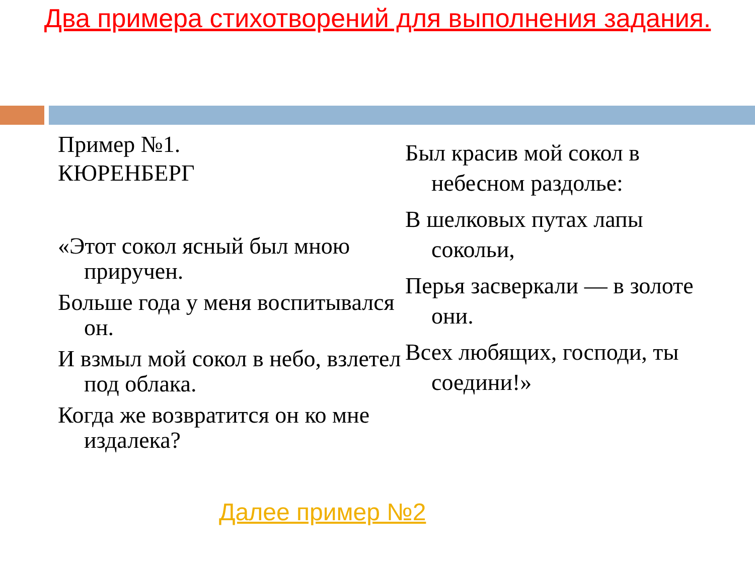Два примера стихотворений для выполнения задания.
Пример №1.
КЮРЕНБЕРГ
«Этот сокол ясный был мною приручен.
Больше года у меня воспитывался он.
И взмыл мой сокол в небо, взлетел под облака.
Когда же возвратится он ко мне издалека?
Был красив мой сокол в небесном раздолье:
В шелковых путах лапы сокольи,
Перья засверкали — в золоте они.
Всех любящих, господи, ты соедини!»
Далее пример №2